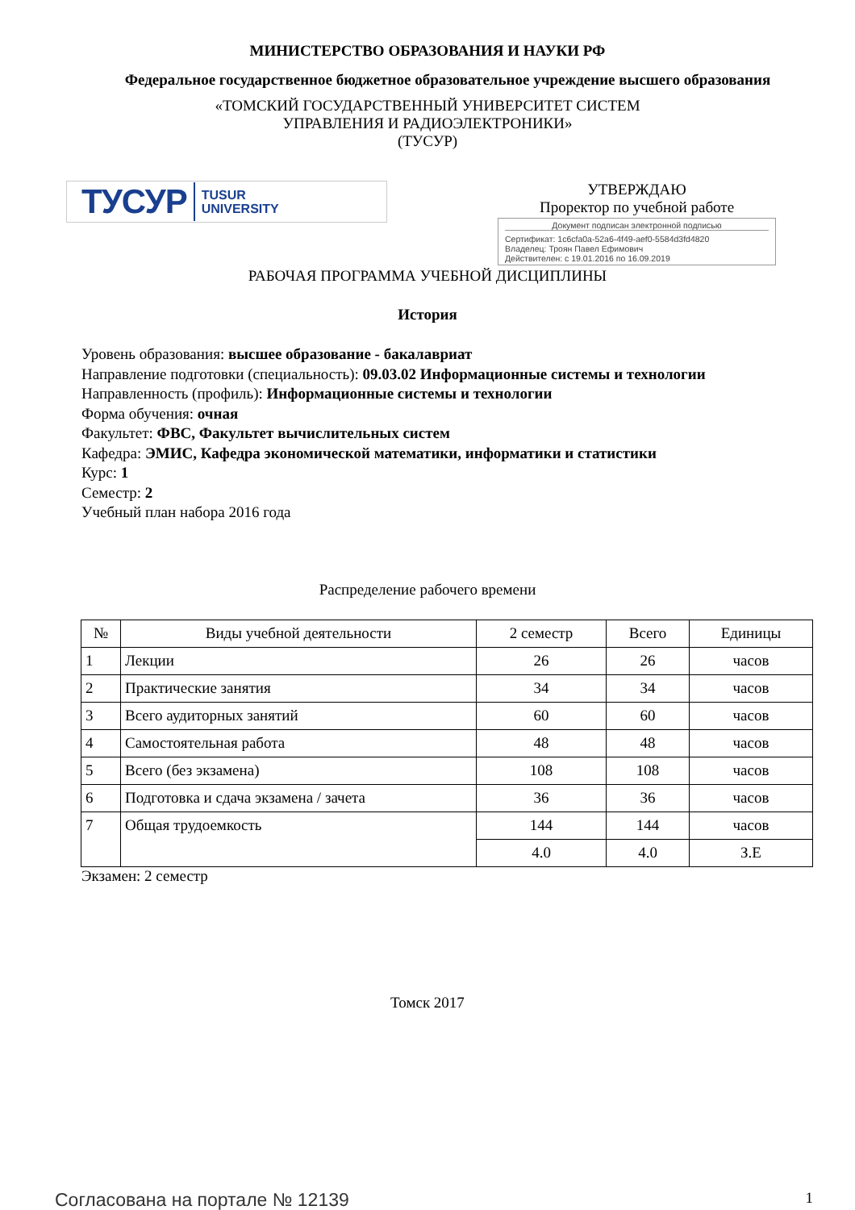МИНИСТЕРСТВО ОБРАЗОВАНИЯ И НАУКИ РФ
Федеральное государственное бюджетное образовательное учреждение высшего образования
«ТОМСКИЙ ГОСУДАРСТВЕННЫЙ УНИВЕРСИТЕТ СИСТЕМ
УПРАВЛЕНИЯ И РАДИОЭЛЕКТРОНИКИ»
(ТУСУР)
ТУСУР TUSUR
UNIVERSITY
УТВЕРЖДАЮ
Проректор по учебной работе
Документ подписан электронной подписью
Сертификат: 1c6cfa0a-52a6-4f49-aef0-5584d3fd4820
Владелец: Троян Павел Ефимович
Действителен: с 19.01.2016 по 16.09.2019
РАБОЧАЯ ПРОГРАММА УЧЕБНОЙ ДИСЦИПЛИНЫ
История
Уровень образования: высшее образование - бакалавриат
Направление подготовки (специальность): 09.03.02 Информационные системы и технологии
Направленность (профиль): Информационные системы и технологии
Форма обучения: очная
Факультет: ФВС, Факультет вычислительных систем
Кафедра: ЭМИС, Кафедра экономической математики, информатики и статистики
Курс: 1
Семестр: 2
Учебный план набора 2016 года
Распределение рабочего времени
| № | Виды учебной деятельности | 2 семестр | Всего | Единицы |
| --- | --- | --- | --- | --- |
| 1 | Лекции | 26 | 26 | часов |
| 2 | Практические занятия | 34 | 34 | часов |
| 3 | Всего аудиторных занятий | 60 | 60 | часов |
| 4 | Самостоятельная работа | 48 | 48 | часов |
| 5 | Всего (без экзамена) | 108 | 108 | часов |
| 6 | Подготовка и сдача экзамена / зачета | 36 | 36 | часов |
| 7 | Общая трудоемкость | 144 | 144 | часов |
| | | 4.0 | 4.0 | З.Е |
Экзамен: 2 семестр
Томск 2017
Согласована на портале № 12139 1